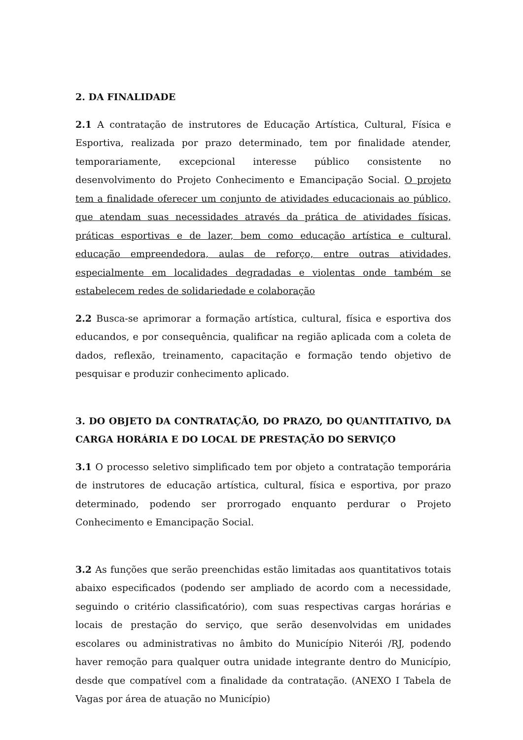2. DA FINALIDADE
2.1 A contratação de instrutores de Educação Artística, Cultural, Física e Esportiva, realizada por prazo determinado, tem por finalidade atender, temporariamente, excepcional interesse público consistente no desenvolvimento do Projeto Conhecimento e Emancipação Social. O projeto tem a finalidade oferecer um conjunto de atividades educacionais ao público, que atendam suas necessidades através da prática de atividades físicas, práticas esportivas e de lazer, bem como educação artística e cultural, educação empreendedora, aulas de reforço, entre outras atividades, especialmente em localidades degradadas e violentas onde também se estabelecem redes de solidariedade e colaboração
2.2 Busca-se aprimorar a formação artística, cultural, física e esportiva dos educandos, e por consequência, qualificar na região aplicada com a coleta de dados, reflexão, treinamento, capacitação e formação tendo objetivo de pesquisar e produzir conhecimento aplicado.
3. DO OBJETO DA CONTRATAÇÃO, DO PRAZO, DO QUANTITATIVO, DA CARGA HORÁRIA E DO LOCAL DE PRESTAÇÃO DO SERVIÇO
3.1 O processo seletivo simplificado tem por objeto a contratação temporária de instrutores de educação artística, cultural, física e esportiva, por prazo determinado, podendo ser prorrogado enquanto perdurar o Projeto Conhecimento e Emancipação Social.
3.2 As funções que serão preenchidas estão limitadas aos quantitativos totais abaixo especificados (podendo ser ampliado de acordo com a necessidade, seguindo o critério classificatório), com suas respectivas cargas horárias e locais de prestação do serviço, que serão desenvolvidas em unidades escolares ou administrativas no âmbito do Município Niterói /RJ, podendo haver remoção para qualquer outra unidade integrante dentro do Município, desde que compatível com a finalidade da contratação. (ANEXO I Tabela de Vagas por área de atuação no Município)